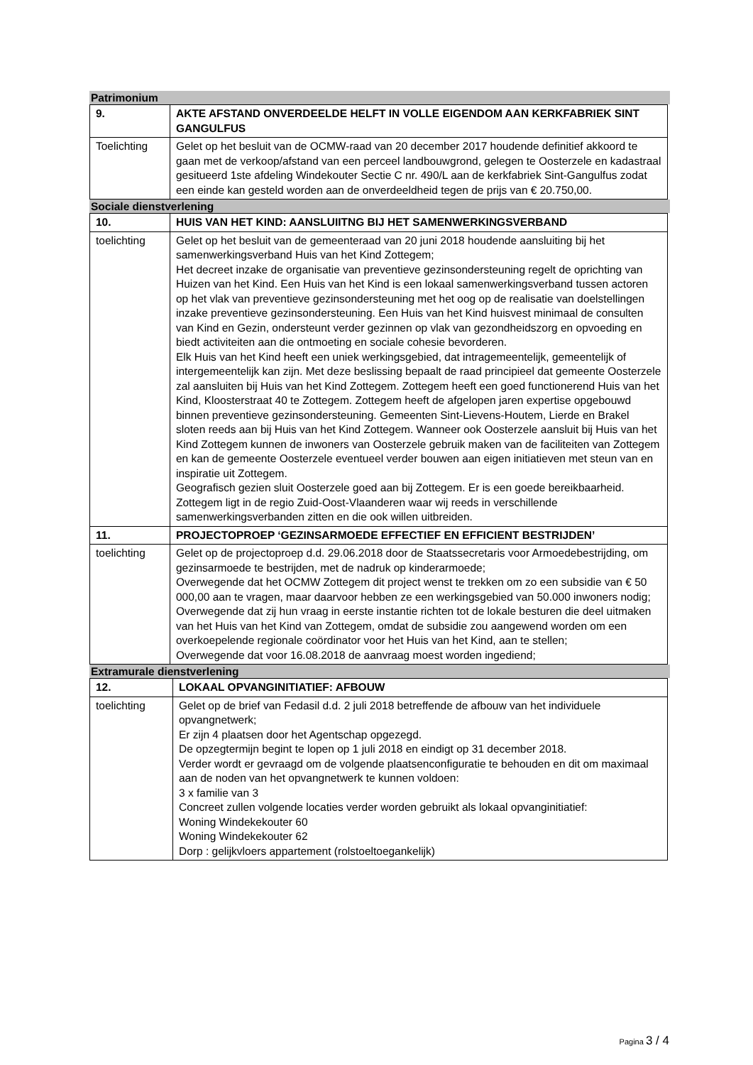Patrimonium
| 9. | AKTE AFSTAND ONVERDEELDE HELFT IN VOLLE EIGENDOM AAN KERKFABRIEK SINT GANGULFUS |
| Toelichting | Gelet op het besluit van de OCMW-raad van 20 december 2017 houdende definitief akkoord te gaan met de verkoop/afstand van een perceel landbouwgrond, gelegen te Oosterzele en kadastraal gesitueerd 1ste afdeling Windekouter Sectie C nr. 490/L aan de kerkfabriek Sint-Gangulfus zodat een einde kan gesteld worden aan de onverdeeldheid tegen de prijs van € 20.750,00. |
Sociale dienstverlening
| 10. | HUIS VAN HET KIND: AANSLUIITNG BIJ HET SAMENWERKINGSVERBAND |
| toelichting | Gelet op het besluit van de gemeenteraad van 20 juni 2018 houdende aansluiting bij het samenwerkingsverband Huis van het Kind Zottegem; Het decreet inzake de organisatie van preventieve gezinsondersteuning regelt de oprichting van Huizen van het Kind. Een Huis van het Kind is een lokaal samenwerkingsverband tussen actoren op het vlak van preventieve gezinsondersteuning met het oog op de realisatie van doelstellingen inzake preventieve gezinsondersteuning. Een Huis van het Kind huisvest minimaal de consulten van Kind en Gezin, ondersteunt verder gezinnen op vlak van gezondheidszorg en opvoeding en biedt activiteiten aan die ontmoeting en sociale cohesie bevorderen. Elk Huis van het Kind heeft een uniek werkingsgebied, dat intragemeentelijk, gemeentelijk of intergemeentelijk kan zijn. Met deze beslissing bepaalt de raad principieel dat gemeente Oosterzele zal aansluiten bij Huis van het Kind Zottegem. Zottegem heeft een goed functionerend Huis van het Kind, Kloosterstraat 40 te Zottegem. Zottegem heeft de afgelopen jaren expertise opgebouwd binnen preventieve gezinsondersteuning. Gemeenten Sint-Lievens-Houtem, Lierde en Brakel sloten reeds aan bij Huis van het Kind Zottegem. Wanneer ook Oosterzele aansluit bij Huis van het Kind Zottegem kunnen de inwoners van Oosterzele gebruik maken van de faciliteiten van Zottegem en kan de gemeente Oosterzele eventueel verder bouwen aan eigen initiatieven met steun van en inspiratie uit Zottegem. Geografisch gezien sluit Oosterzele goed aan bij Zottegem. Er is een goede bereikbaarheid. Zottegem ligt in de regio Zuid-Oost-Vlaanderen waar wij reeds in verschillende samenwerkingsverbanden zitten en die ook willen uitbreiden. |
| 11. | PROJECTOPROEP ‘GEZINSARMOEDE EFFECTIEF EN EFFICIENT BESTRIJDEN’ |
| toelichting | Gelet op de projectoproep d.d. 29.06.2018 door de Staatssecretaris voor Armoedebestrijding, om gezinsarmoede te bestrijden, met de nadruk op kinderarmoede; Overwegende dat het OCMW Zottegem dit project wenst te trekken om zo een subsidie van € 50 000,00 aan te vragen, maar daarvoor hebben ze een werkingsgebied van 50.000 inwoners nodig; Overwegende dat zij hun vraag in eerste instantie richten tot de lokale besturen die deel uitmaken van het Huis van het Kind van Zottegem, omdat de subsidie zou aangewend worden om een overkoepelende regionale coördinator voor het Huis van het Kind, aan te stellen; Overwegende dat voor 16.08.2018 de aanvraag moest worden ingediend; |
Extramurale dienstverlening
| 12. | LOKAAL OPVANGINITIATIEF: AFBOUW |
| toelichting | Gelet op de brief van Fedasil d.d. 2 juli 2018 betreffende de afbouw van het individuele opvangnetwerk; Er zijn 4 plaatsen door het Agentschap opgezegd. De opzegtermijn begint te lopen op 1 juli 2018 en eindigt op 31 december 2018. Verder wordt er gevraagd om de volgende plaatsenconfiguratie te behouden en dit om maximaal aan de noden van het opvangnetwerk te kunnen voldoen: 3 x familie van 3 Concreet zullen volgende locaties verder worden gebruikt als lokaal opvanginitiatief: Woning Windekekouter 60 Woning Windekekouter 62 Dorp : gelijkvloers appartement (rolstoeltoegankelijk) |
Pagina 3 / 4